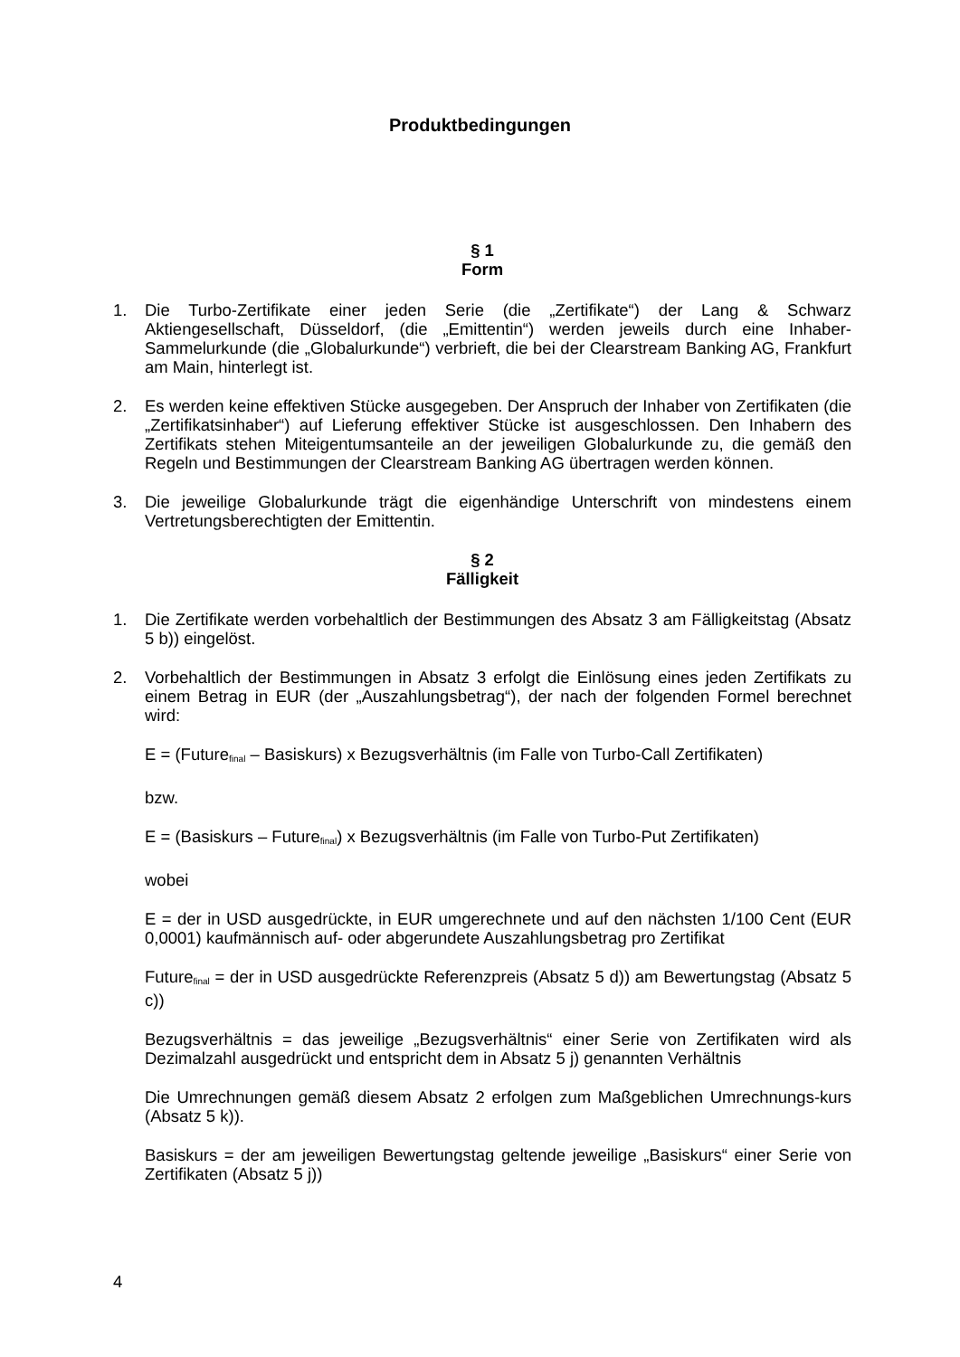Produktbedingungen
§ 1
Form
1. Die Turbo-Zertifikate einer jeden Serie (die „Zertifikate“) der Lang & Schwarz Aktiengesellschaft, Düsseldorf, (die „Emittentin“) werden jeweils durch eine Inhaber-Sammelurkunde (die „Globalurkunde“) verbrieft, die bei der Clearstream Banking AG, Frankfurt am Main, hinterlegt ist.
2. Es werden keine effektiven Stücke ausgegeben. Der Anspruch der Inhaber von Zertifikaten (die „Zertifikatsinhaber“) auf Lieferung effektiver Stücke ist ausgeschlossen. Den Inhabern des Zertifikats stehen Miteigentumsanteile an der jeweiligen Globalurkunde zu, die gemäß den Regeln und Bestimmungen der Clearstream Banking AG übertragen werden können.
3. Die jeweilige Globalurkunde trägt die eigenhändige Unterschrift von mindestens einem Vertretungsberechtigten der Emittentin.
§ 2
Fälligkeit
1. Die Zertifikate werden vorbehaltlich der Bestimmungen des Absatz 3 am Fälligkeitstag (Absatz 5 b)) eingelöst.
2. Vorbehaltlich der Bestimmungen in Absatz 3 erfolgt die Einlösung eines jeden Zertifikats zu einem Betrag in EUR (der „Auszahlungsbetrag“), der nach der folgenden Formel berechnet wird:
E = (Future<sub>final</sub> – Basiskurs) x Bezugsverhältnis (im Falle von Turbo-Call Zertifikaten)
bzw.
E = (Basiskurs – Future<sub>final</sub>) x Bezugsverhältnis (im Falle von Turbo-Put Zertifikaten)
wobei
E = der in USD ausgedrückte, in EUR umgerechnete und auf den nächsten 1/100 Cent (EUR 0,0001) kaufmännisch auf- oder abgerundete Auszahlungsbetrag pro Zertifikat
Future<sub>final</sub> = der in USD ausgedrückte Referenzpreis (Absatz 5 d)) am Bewertungstag (Absatz 5 c))
Bezugsverhältnis = das jeweilige „Bezugsverhältnis“ einer Serie von Zertifikaten wird als Dezimalzahl ausgedrückt und entspricht dem in Absatz 5 j) genannten Verhältnis
Die Umrechnungen gemäß diesem Absatz 2 erfolgen zum Maßgeblichen Umrechnungs-kurs (Absatz 5 k)).
Basiskurs = der am jeweiligen Bewertungstag geltende jeweilige „Basiskurs“ einer Serie von Zertifikaten (Absatz 5 j))
4